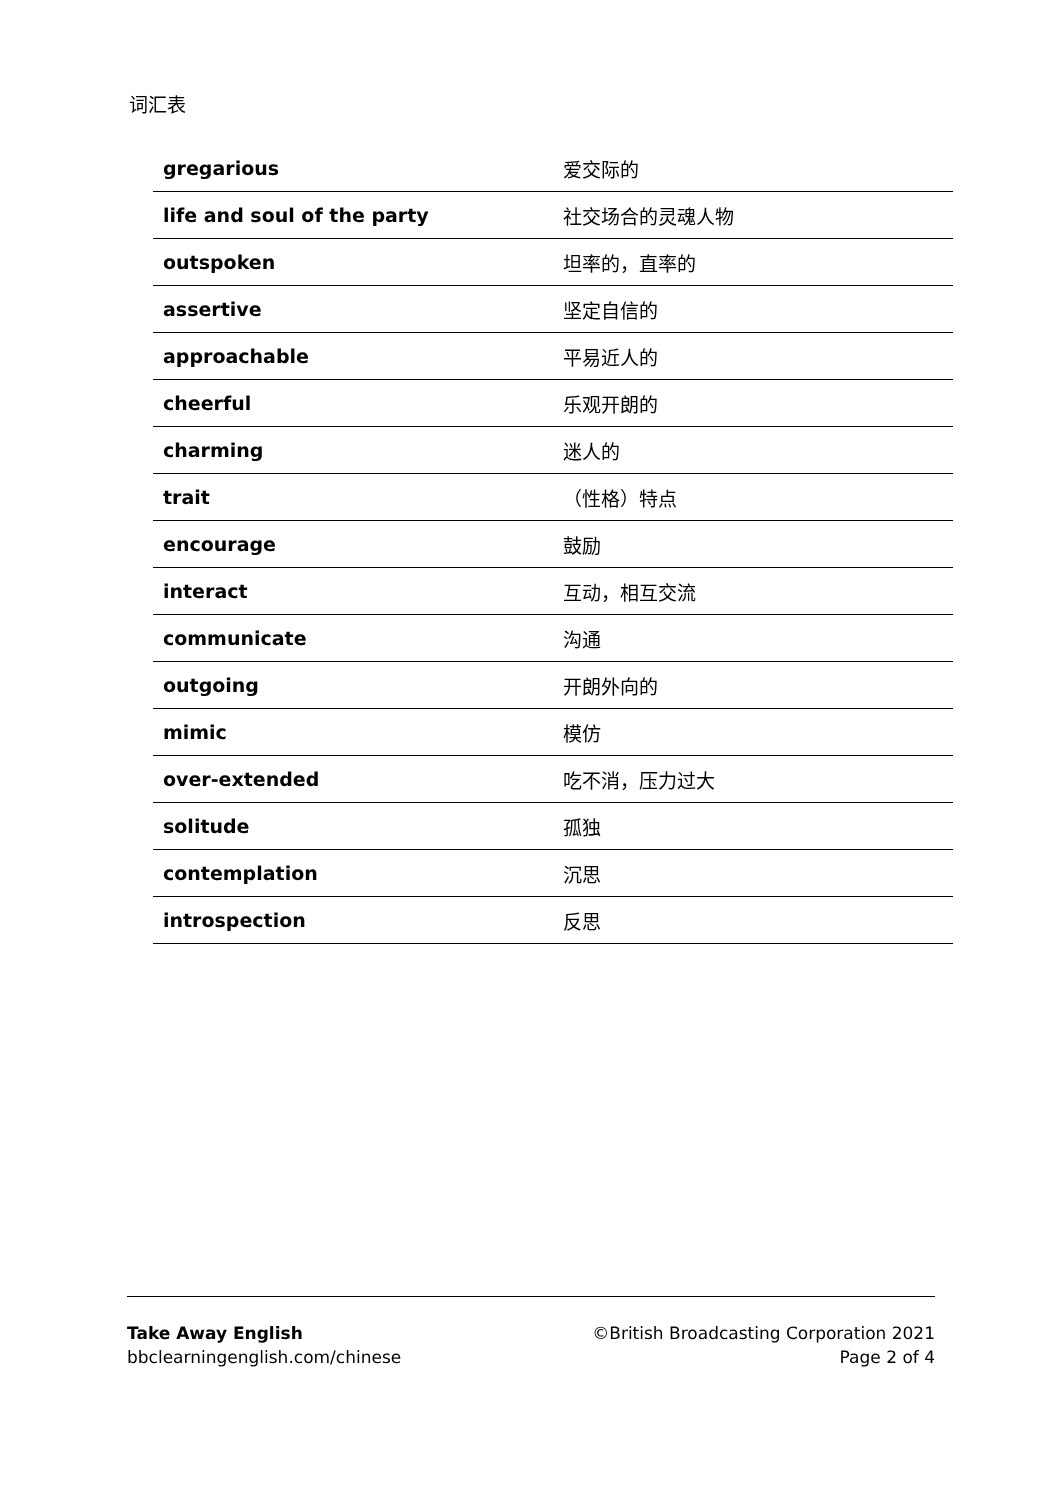词汇表
| gregarious | 爱交际的 |
| life and soul of the party | 社交场合的灵魂人物 |
| outspoken | 坦率的，直率的 |
| assertive | 坚定自信的 |
| approachable | 平易近人的 |
| cheerful | 乐观开朗的 |
| charming | 迷人的 |
| trait | （性格）特点 |
| encourage | 鼓励 |
| interact | 互动，相互交流 |
| communicate | 沟通 |
| outgoing | 开朗外向的 |
| mimic | 模仿 |
| over-extended | 吃不消，压力过大 |
| solitude | 孤独 |
| contemplation | 沉思 |
| introspection | 反思 |
Take Away English
bbclearningenglish.com/chinese
©British Broadcasting Corporation 2021
Page 2 of 4